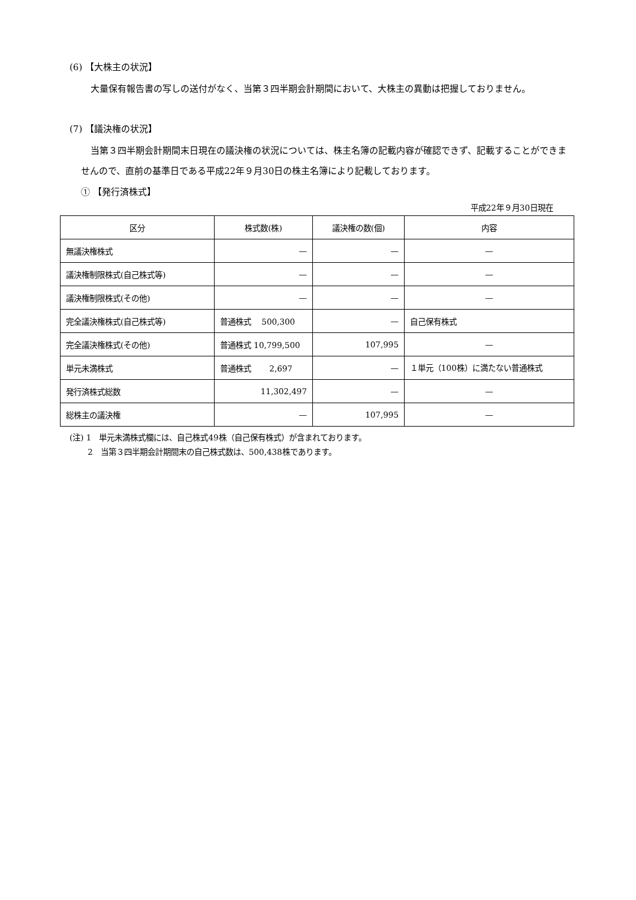(6) 【大株主の状況】
大量保有報告書の写しの送付がなく、当第３四半期会計期間において、大株主の異動は把握しておりません。
(7) 【議決権の状況】
当第３四半期会計期間末日現在の議決権の状況については、株主名簿の記載内容が確認できず、記載することができませんので、直前の基準日である平成22年９月30日の株主名簿により記載しております。
① 【発行済株式】
平成22年９月30日現在
| 区分 | 株式数(株) | 議決権の数(個) | 内容 |
| --- | --- | --- | --- |
| 無議決権株式 | — | — | — |
| 議決権制限株式(自己株式等) | — | — | — |
| 議決権制限株式(その他) | — | — | — |
| 完全議決権株式(自己株式等) | 普通株式 500,300 | — | 自己保有株式 |
| 完全議決権株式(その他) | 普通株式 10,799,500 | 107,995 | — |
| 単元未満株式 | 普通株式 2,697 | — | １単元（100株）に満たない普通株式 |
| 発行済株式総数 | 11,302,497 | — | — |
| 総株主の議決権 | — | 107,995 | — |
(注) 1　単元未満株式欄には、自己株式49株（自己保有株式）が含まれております。
　　 2　当第３四半期会計期間末の自己株式数は、500,438株であります。